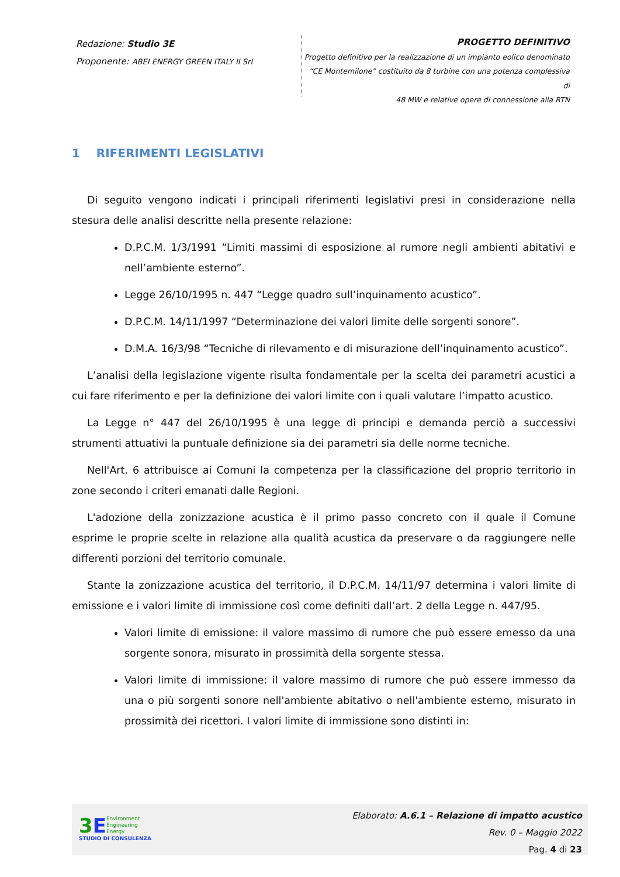Redazione: Studio 3E
Proponente: ABEI ENERGY GREEN ITALY II Srl
PROGETTO DEFINITIVO
Progetto definitivo per la realizzazione di un impianto eolico denominato
“CE Montemilone” costituito da 8 turbine con una potenza complessiva di
48 MW e relative opere di connessione alla RTN
1 RIFERIMENTI LEGISLATIVI
Di seguito vengono indicati i principali riferimenti legislativi presi in considerazione nella stesura delle analisi descritte nella presente relazione:
D.P.C.M. 1/3/1991 “Limiti massimi di esposizione al rumore negli ambienti abitativi e nell’ambiente esterno”.
Legge 26/10/1995 n. 447 “Legge quadro sull’inquinamento acustico”.
D.P.C.M. 14/11/1997 “Determinazione dei valori limite delle sorgenti sonore”.
D.M.A. 16/3/98 “Tecniche di rilevamento e di misurazione dell’inquinamento acustico”.
L’analisi della legislazione vigente risulta fondamentale per la scelta dei parametri acustici a cui fare riferimento e per la definizione dei valori limite con i quali valutare l’impatto acustico.
La Legge n° 447 del 26/10/1995 è una legge di principi e demanda perciò a successivi strumenti attuativi la puntuale definizione sia dei parametri sia delle norme tecniche.
Nell'Art. 6 attribuisce ai Comuni la competenza per la classificazione del proprio territorio in zone secondo i criteri emanati dalle Regioni.
L'adozione della zonizzazione acustica è il primo passo concreto con il quale il Comune esprime le proprie scelte in relazione alla qualità acustica da preservare o da raggiungere nelle differenti porzioni del territorio comunale.
Stante la zonizzazione acustica del territorio, il D.P.C.M. 14/11/97 determina i valori limite di emissione e i valori limite di immissione così come definiti dall’art. 2 della Legge n. 447/95.
Valori limite di emissione: il valore massimo di rumore che può essere emesso da una sorgente sonora, misurato in prossimità della sorgente stessa.
Valori limite di immissione: il valore massimo di rumore che può essere immesso da una o più sorgenti sonore nell'ambiente abitativo o nell'ambiente esterno, misurato in prossimità dei ricettori. I valori limite di immissione sono distinti in:
3 E Environment
Engineering
Energy
STUDIO DI CONSULENZA
Elaborato: A.6.1 – Relazione di impatto acustico
Rev. 0 – Maggio 2022
Pag. 4 di 23